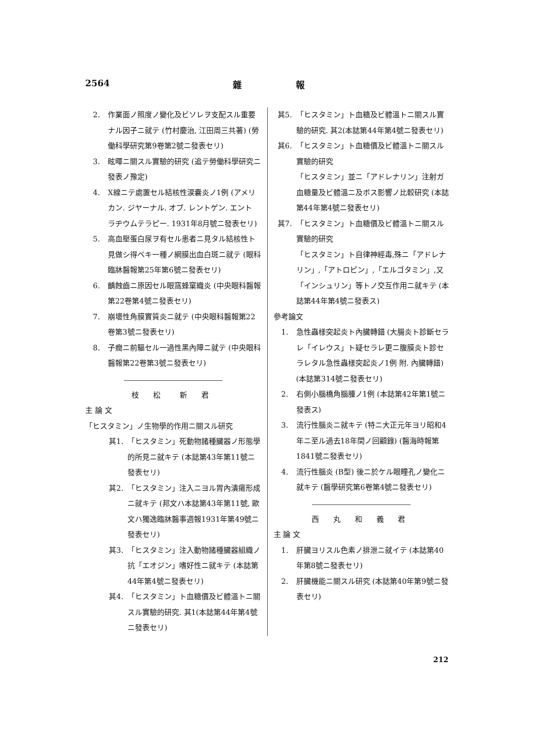2564 雜報
2. 作業面ノ照度ノ變化及ビソレヲ支配スル重要ナル因子ニ就テ (竹村慶治, 江田周三共著) (勞働科學研究第9卷第2號ニ發表セリ)
3. 眩暉ニ關スル實驗的研究 (追テ勞働科學研究ニ發表ノ豫定)
4. X線ニテ處置セル結核性涙嚢炎ノ1例 (アメリカン. ジヤーナル. オブ. レントゲン. エント ラヂウムテラピー. 1931年8月號ニ發表セリ)
5. 高血壓蛋白尿ヲ有セル患者ニ見タル結核性ト見做シ得ベキ一種ノ網膜出血白斑ニ就テ (眼科臨牀醫報第25年第6號ニ發表セリ)
6. 齲蝕齒ニ原因セル眼窩蜂窠織炎 (中央眼科醫報第22卷第4號ニ發表セリ)
7. 崩壞性角膜實質炎ニ就テ (中央眼科醫報第22卷第3號ニ發表セリ)
8. 子癇ニ前驅セル一過性黑內障ニ就テ (中央眼科醫報第22卷第3號ニ發表セリ)
枝 松　新 君
主 論 文
「ヒスタミン」ノ生物學的作用ニ關スル研究
其1. 「ヒスタミン」死動物諸種臟器ノ形態學的所見ニ就キテ (本誌第43年第11號ニ發表セリ)
其2. 「ヒスタミン」注入ニヨル胃內潰瘍形成ニ就キテ (邦文ハ本誌第43年第11號, 歐文ハ獨逸臨牀醫事週報1931年第49號ニ發表セリ)
其3. 「ヒスタミン」注入動物諸種臟器組織ノ抗「エオジン」嗜好性ニ就キテ (本誌第44年第4號ニ發表セリ)
其4. 「ヒスタミン」ト血糖價及ビ體溫トニ關スル實驗的研究. 其1(本誌第44年第4號ニ發表セリ)
其5. 「ヒスタミン」ト血糖及ビ體溫トニ關スル實驗的研究. 其2(本誌第44年第4號ニ發表セリ)
其6. 「ヒスタミン」ト血糖價及ビ體溫トニ關スル實驗的研究
「ヒスタミン」並ニ「アドレナリン」注射ガ血糖量及ビ體溫ニ及ボス影響ノ比較研究 (本誌第44年第4號ニ發表セリ)
其7. 「ヒスタミン」ト血糖價及ビ體溫トニ關スル實驗的研究
「ヒスタミン」ト自律神經毒,殊ニ「アドレナリン」,「アトロピン」,「エルゴタミン」,又「インシュリン」等トノ交互作用ニ就キテ (本誌第44年第4號ニ發表ス)
參考論文
1. 急性蟲樣突起炎ト內臟轉錯 (大腸炎ト診斷セラレ「イレウス」ト疑セラレ更ニ腹膜炎ト診セラレタル急性蟲樣突起炎ノ1例 附. 內臟轉錯) (本誌第314號ニ發表セリ)
2. 右側小腦橋角腦腫ノ1例 (本誌第42年第1號ニ發表ス)
3. 流行性腦炎ニ就キテ (特ニ大正元年ヨリ昭和4年ニ至ル過去18年間ノ回顧錄) (醫海時報第1841號ニ發表セリ)
4. 流行性腦炎 (B型) 後ニ於ケル眼瞳孔ノ變化ニ就キテ (醫學研究第6卷第4號ニ發表セリ)
西 丸 和 義 君
主 論 文
1. 肝臟ヨリスル色素ノ排泄ニ就イテ (本誌第40年第8號ニ發表セリ)
2. 肝臟機能ニ關スル研究 (本誌第40年第9號ニ發表セリ)
212